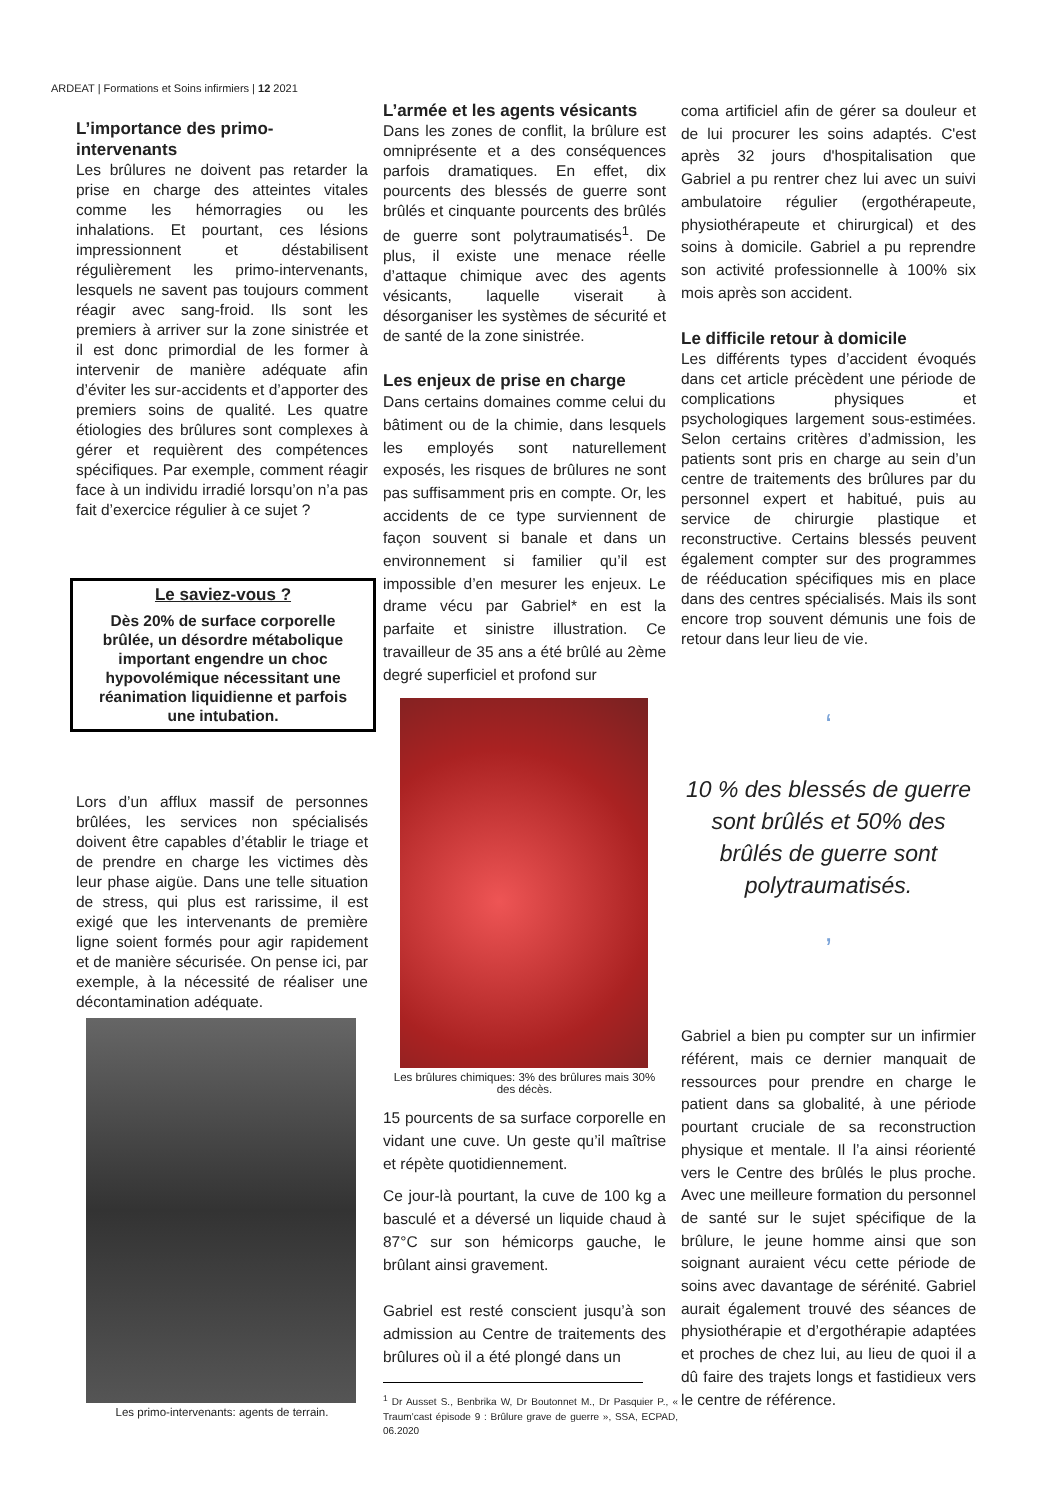ARDEAT | Formations et Soins infirmiers | 12 2021
L’importance des primo-intervenants
Les brûlures ne doivent pas retarder la prise en charge des atteintes vitales comme les hémorragies ou les inhalations. Et pourtant, ces lésions impressionnent et déstabilisent régulièrement les primo-intervenants, lesquels ne savent pas toujours comment réagir avec sang-froid. Ils sont les premiers à arriver sur la zone sinistrée et il est donc primordial de les former à intervenir de manière adéquate afin d’éviter les sur-accidents et d’apporter des premiers soins de qualité. Les quatre étiologies des brûlures sont complexes à gérer et requièrent des compétences spécifiques. Par exemple, comment réagir face à un individu irradié lorsqu’on n’a pas fait d’exercice régulier à ce sujet ?
Le saviez-vous ?
Dès 20% de surface corporelle brûlée, un désordre métabolique important engendre un choc hypovolémique nécessitant une réanimation liquidienne et parfois une intubation.
Lors d’un afflux massif de personnes brûlées, les services non spécialisés doivent être capables d’établir le triage et de prendre en charge les victimes dès leur phase aigüe. Dans une telle situation de stress, qui plus est rarissime, il est exigé que les intervenants de première ligne soient formés pour agir rapidement et de manière sécurisée. On pense ici, par exemple, à la nécessité de réaliser une décontamination adéquate.
Les primo-intervenants: agents de terrain.
L’armée et les agents vésicants
Dans les zones de conflit, la brûlure est omniprésente et a des conséquences parfois dramatiques. En effet, dix pourcents des blessés de guerre sont brûlés et cinquante pourcents des brûlés de guerre sont polytraumatisés<sup>1</sup>. De plus, il existe une menace réelle d’attaque chimique avec des agents vésicants, laquelle viserait à désorganiser les systèmes de sécurité et de santé de la zone sinistrée.
Les enjeux de prise en charge
Dans certains domaines comme celui du bâtiment ou de la chimie, dans lesquels les employés sont naturellement exposés, les risques de brûlures ne sont pas suffisamment pris en compte. Or, les accidents de ce type surviennent de façon souvent si banale et dans un environnement si familier qu’il est impossible d’en mesurer les enjeux. Le drame vécu par Gabriel* en est la parfaite et sinistre illustration. Ce travailleur de 35 ans a été brûlé au 2ème degré superficiel et profond sur
Les brûlures chimiques: 3% des brûlures mais 30% des décès.
15 pourcents de sa surface corporelle en vidant une cuve. Un geste qu’il maîtrise et répète quotidiennement.
Ce jour-là pourtant, la cuve de 100 kg a basculé et a déversé un liquide chaud à 87°C sur son hémicorps gauche, le brûlant ainsi gravement.
Gabriel est resté conscient jusqu’à son admission au Centre de traitements des brûlures où il a été plongé dans un
<sup>1</sup> Dr Ausset S., Benbrika W, Dr Boutonnet M., Dr Pasquier P., « Traum’cast épisode 9 : Brûlure grave de guerre », SSA, ECPAD, 06.2020
coma artificiel afin de gérer sa douleur et de lui procurer les soins adaptés. C'est après 32 jours d'hospitalisation que Gabriel a pu rentrer chez lui avec un suivi ambulatoire régulier (ergothérapeute, physiothérapeute et chirurgical) et des soins à domicile. Gabriel a pu reprendre son activité professionnelle à 100% six mois après son accident.
Le difficile retour à domicile
Les différents types d’accident évoqués dans cet article précèdent une période de complications physiques et psychologiques largement sous-estimées. Selon certains critères d’admission, les patients sont pris en charge au sein d’un centre de traitements des brûlures par du personnel expert et habitué, puis au service de chirurgie plastique et reconstructive. Certains blessés peuvent également compter sur des programmes de rééducation spécifiques mis en place dans des centres spécialisés. Mais ils sont encore trop souvent démunis une fois de retour dans leur lieu de vie.
‘
10 % des blessés de guerre sont brûlés et 50% des brûlés de guerre sont polytraumatisés.
’
Gabriel a bien pu compter sur un infirmier référent, mais ce dernier manquait de ressources pour prendre en charge le patient dans sa globalité, à une période pourtant cruciale de sa reconstruction physique et mentale. Il l’a ainsi réorienté vers le Centre des brûlés le plus proche. Avec une meilleure formation du personnel de santé sur le sujet spécifique de la brûlure, le jeune homme ainsi que son soignant auraient vécu cette période de soins avec davantage de sérénité. Gabriel aurait également trouvé des séances de physiothérapie et d’ergothérapie adaptées et proches de chez lui, au lieu de quoi il a dû faire des trajets longs et fastidieux vers le centre de référence.